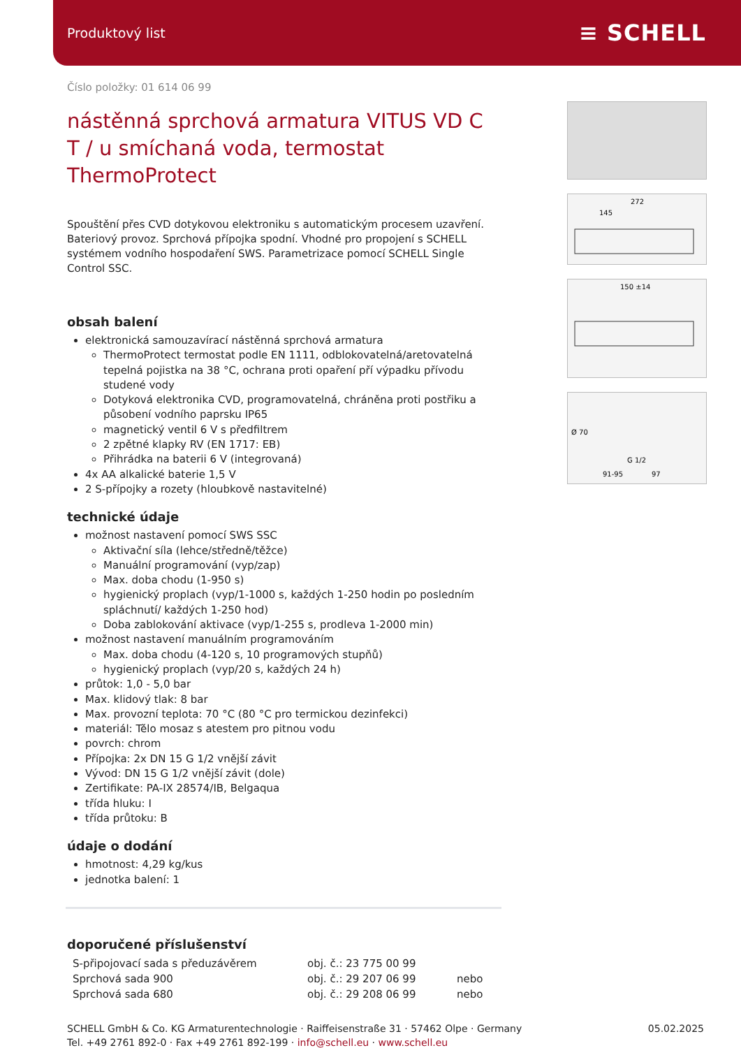Produktový list ≡ SCHELL
272
145
150 ±14
Ø 70
G 1/2
91-95
97
Číslo položky: 01 614 06 99
nástěnná sprchová armatura VITUS VD C T / u smíchaná voda, termostat ThermoProtect
Spouštění přes CVD dotykovou elektroniku s automatickým procesem uzavření. Bateriový provoz. Sprchová přípojka spodní. Vhodné pro propojení s SCHELL systémem vodního hospodaření SWS. Parametrizace pomocí SCHELL Single Control SSC.
obsah balení
elektronická samouzavírací nástěnná sprchová armatura
ThermoProtect termostat podle EN 1111, odblokovatelná/aretovatelná tepelná pojistka na 38 °C, ochrana proti opaření pří výpadku přívodu studené vody
Dotyková elektronika CVD, programovatelná, chráněna proti postřiku a působení vodního paprsku IP65
magnetický ventil 6 V s předfiltrem
2 zpětné klapky RV (EN 1717: EB)
Přihrádka na baterii 6 V (integrovaná)
4x AA alkalické baterie 1,5 V
2 S-přípojky a rozety (hloubkově nastavitelné)
technické údaje
možnost nastavení pomocí SWS SSC
Aktivační síla (lehce/středně/těžce)
Manuální programování (vyp/zap)
Max. doba chodu (1-950 s)
hygienický proplach (vyp/1-1000 s, každých 1-250 hodin po posledním spláchnutí/ každých 1-250 hod)
Doba zablokování aktivace (vyp/1-255 s, prodleva 1-2000 min)
možnost nastavení manuálním programováním
Max. doba chodu (4-120 s, 10 programových stupňů)
hygienický proplach (vyp/20 s, každých 24 h)
průtok: 1,0 - 5,0 bar
Max. klidový tlak: 8 bar
Max. provozní teplota: 70 °C (80 °C pro termickou dezinfekci)
materiál: Tělo mosaz s atestem pro pitnou vodu
povrch: chrom
Přípojka: 2x DN 15 G 1/2 vnější závit
Vývod: DN 15 G 1/2 vnější závit (dole)
Zertifikate: PA-IX 28574/IB, Belgaqua
třída hluku: I
třída průtoku: B
údaje o dodání
hmotnost: 4,29 kg/kus
jednotka balení: 1
doporučené příslušenství
| S-připojovací sada s předuzávěrem | obj. č.: 23 775 00 99 | |
| Sprchová sada 900 | obj. č.: 29 207 06 99 | nebo |
| Sprchová sada 680 | obj. č.: 29 208 06 99 | nebo |
SCHELL GmbH & Co. KG Armaturentechnologie · Raiffeisenstraße 31 · 57462 Olpe · Germany
Tel. +49 2761 892-0 · Fax +49 2761 892-199 · info@schell.eu · www.schell.eu
05.02.2025